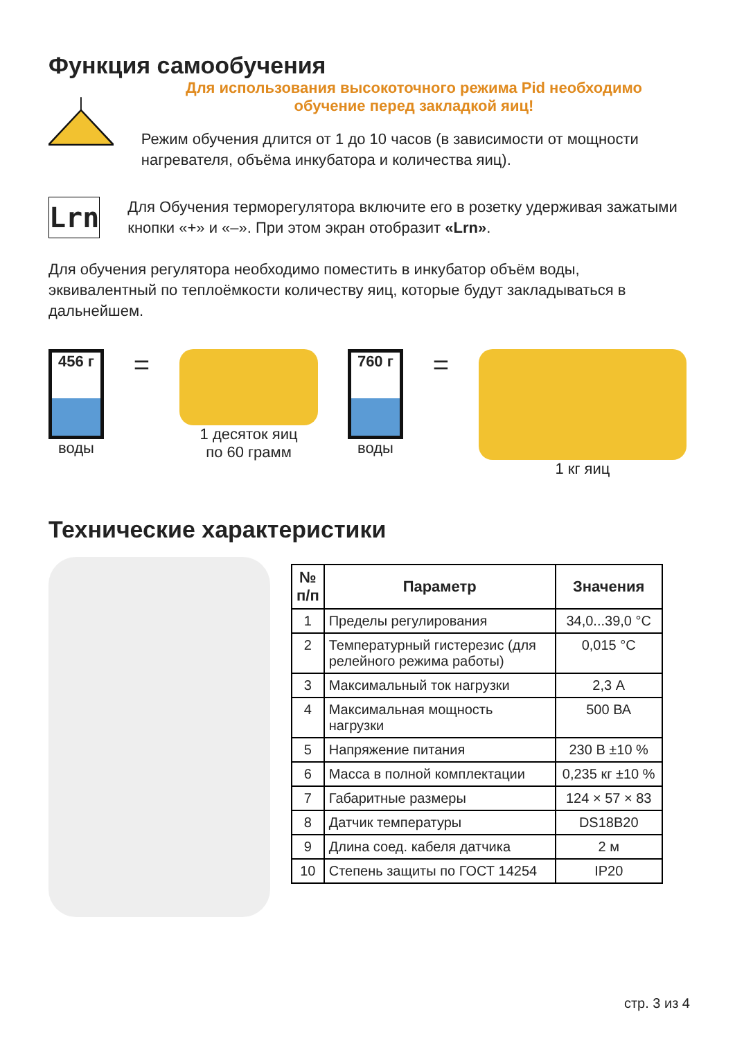Функция самообучения
Для использования высокоточного режима Pid необходимо
обучение перед закладкой яиц!
Режим обучения длится от 1 до 10 часов (в зависимости от мощности нагревателя, объёма инкубатора и количества яиц).
Lrn
Для Обучения терморегулятора включите его в розетку удерживая зажатыми кнопки «+» и «–». При этом экран отобразит «Lrn».
Для обучения регулятора необходимо поместить в инкубатор объём воды, эквивалентный по теплоёмкости количеству яиц, которые будут закладываться в дальнейшем.
456 г
воды
=
1 десяток яиц
по 60 грамм
760 г
воды
=
1 кг яиц
Технические характеристики
| № п/п | Параметр | Значения |
| --- | --- | --- |
| 1 | Пределы регулирования | 34,0...39,0 °C |
| 2 | Температурный гистерезис (для релейного режима работы) | 0,015 °C |
| 3 | Максимальный ток нагрузки | 2,3 А |
| 4 | Максимальная мощность нагрузки | 500 ВА |
| 5 | Напряжение питания | 230 В ±10 % |
| 6 | Масса в полной комплектации | 0,235 кг ±10 % |
| 7 | Габаритные размеры | 124 × 57 × 83 |
| 8 | Датчик температуры | DS18B20 |
| 9 | Длина соед. кабеля датчика | 2 м |
| 10 | Степень защиты по ГОСТ 14254 | IP20 |
стр. 3 из 4